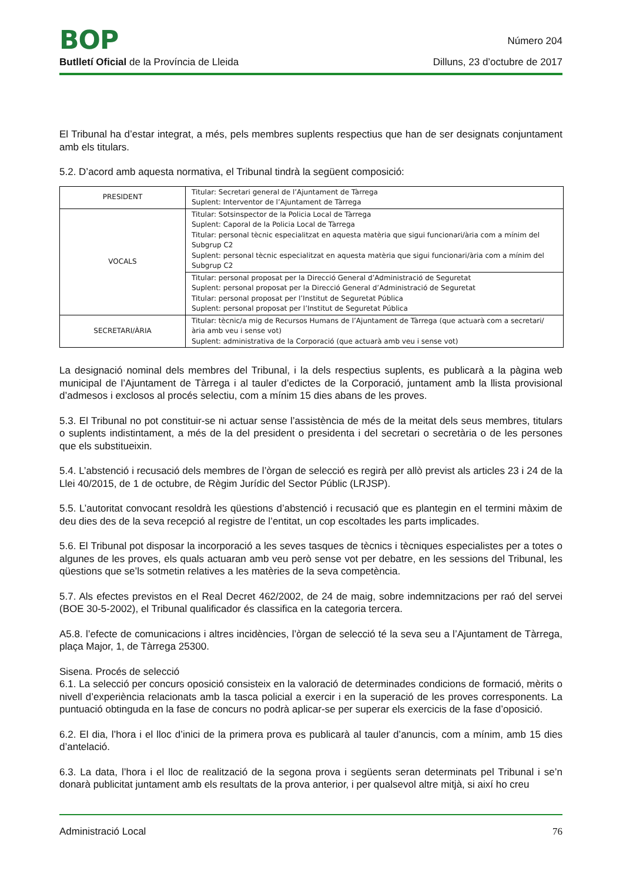BOP
Número 204
Butlletí Oficial de la Província de Lleida
Dilluns, 23 d’octubre de 2017
El Tribunal ha d’estar integrat, a més, pels membres suplents respectius que han de ser designats conjuntament amb els titulars.
5.2. D’acord amb aquesta normativa, el Tribunal tindrà la següent composició:
| PRESIDENT | Titular: Secretari general de l’Ajuntament de Tàrrega Suplent: Interventor de l’Ajuntament de Tàrrega |
| VOCALS | Titular: Sotsinspector de la Policia Local de Tàrrega Suplent: Caporal de la Policia Local de Tàrrega Titular: personal tècnic especialitzat en aquesta matèria que sigui funcionari/ària com a mínim del Subgrup C2 Suplent: personal tècnic especialitzat en aquesta matèria que sigui funcionari/ària com a mínim del Subgrup C2 |
| | Titular: personal proposat per la Direcció General d’Administració de Seguretat Suplent: personal proposat per la Direcció General d’Administració de Seguretat Titular: personal proposat per l’Institut de Seguretat Pública Suplent: personal proposat per l’Institut de Seguretat Pública |
| SECRETARI/ÀRIA | Titular: tècnic/a mig de Recursos Humans de l’Ajuntament de Tàrrega (que actuarà com a secretari/ària amb veu i sense vot) Suplent: administrativa de la Corporació (que actuarà amb veu i sense vot) |
La designació nominal dels membres del Tribunal, i la dels respectius suplents, es publicarà a la pàgina web municipal de l’Ajuntament de Tàrrega i al tauler d’edictes de la Corporació, juntament amb la llista provisional d’admesos i exclosos al procés selectiu, com a mínim 15 dies abans de les proves.
5.3. El Tribunal no pot constituir-se ni actuar sense l’assistència de més de la meitat dels seus membres, titulars o suplents indistintament, a més de la del president o presidenta i del secretari o secretària o de les persones que els substitueixin.
5.4. L’abstenció i recusació dels membres de l’òrgan de selecció es regirà per allò previst als articles 23 i 24 de la Llei 40/2015, de 1 de octubre, de Règim Jurídic del Sector Públic (LRJSP).
5.5. L’autoritat convocant resoldrà les qüestions d’abstenció i recusació que es plantegin en el termini màxim de deu dies des de la seva recepció al registre de l’entitat, un cop escoltades les parts implicades.
5.6. El Tribunal pot disposar la incorporació a les seves tasques de tècnics i tècniques especialistes per a totes o algunes de les proves, els quals actuaran amb veu però sense vot per debatre, en les sessions del Tribunal, les qüestions que se’ls sotmetin relatives a les matèries de la seva competència.
5.7. Als efectes previstos en el Real Decret 462/2002, de 24 de maig, sobre indemnitzacions per raó del servei (BOE 30-5-2002), el Tribunal qualificador és classifica en la categoria tercera.
A5.8. l’efecte de comunicacions i altres incidències, l’òrgan de selecció té la seva seu a l’Ajuntament de Tàrrega, plaça Major, 1, de Tàrrega 25300.
Sisena. Procés de selecció
6.1. La selecció per concurs oposició consisteix en la valoració de determinades condicions de formació, mèrits o nivell d’experiència relacionats amb la tasca policial a exercir i en la superació de les proves corresponents. La puntuació obtinguda en la fase de concurs no podrà aplicar-se per superar els exercicis de la fase d’oposició.
6.2. El dia, l’hora i el lloc d’inici de la primera prova es publicarà al tauler d’anuncis, com a mínim, amb 15 dies d’antelació.
6.3. La data, l’hora i el lloc de realització de la segona prova i següents seran determinats pel Tribunal i se’n donarà publicitat juntament amb els resultats de la prova anterior, i per qualsevol altre mitjà, si així ho creu
Administració Local 76